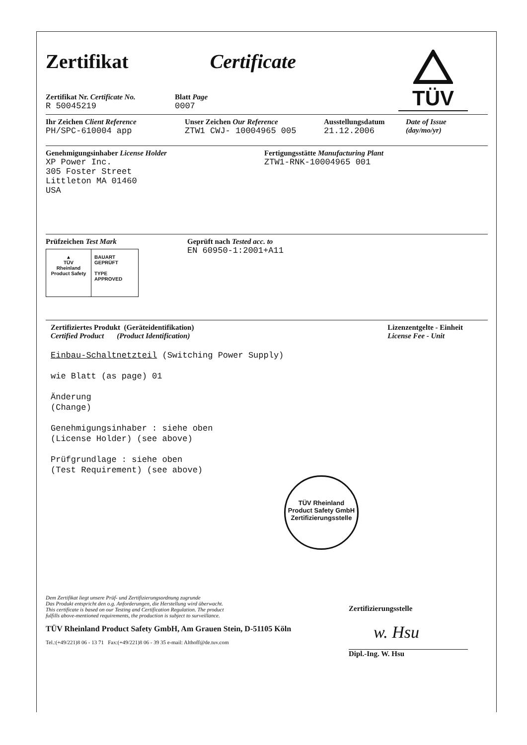Zertifikat Certificate
Zertifikat Nr. Certificate No.
R 50045219
Blatt Page
0007
TÜV
Ihr Zeichen Client Reference
PH/SPC-610004 app
Unser Zeichen Our Reference
ZTW1 CWJ- 10004965 005
Ausstellungsdatum
21.12.2006
Date of Issue
(day/mo/yr)
Genehmigungsinhaber License Holder
XP Power Inc.
305 Foster Street
Littleton MA 01460
USA
Fertigungsstätte Manufacturing Plant
ZTW1-RNK-10004965 001
Prüfzeichen Test Mark
▲
TÜV
Rheinland
Product Safety
BAUART
GEPRÜFT
TYPE
APPROVED
Geprüft nach Tested acc. to
EN 60950-1:2001+A11
Zertifiziertes Produkt (Geräteidentifikation)
Certified Product (Product Identification)
Lizenzentgelte - Einheit
License Fee - Unit
Einbau-Schaltnetzteil (Switching Power Supply)
wie Blatt (as page) 01
Änderung
(Change)
Genehmigungsinhaber : siehe oben
(License Holder) (see above)
Prüfgrundlage : siehe oben
(Test Requirement) (see above)
TÜV Rheinland Product Safety GmbH
Zertifizierungsstelle
Dem Zertifikat liegt unsere Prüf- und Zertifizierungsordnung zugrunde
Das Produkt entspricht den o.g. Anforderungen, die Herstellung wird überwacht.
This certificate is based on our Testing and Certification Regulation. The product
fulfills above-mentioned requirements, the production is subject to surveillance.
TÜV Rheinland Product Safety GmbH, Am Grauen Stein, D-51105 Köln
Tel.:(+49/221)8 06 - 13 71 Fax:(+49/221)8 06 - 39 35 e-mail: Althoff@de.tuv.com
Zertifizierungsstelle
w. Hsu
Dipl.-Ing. W. Hsu